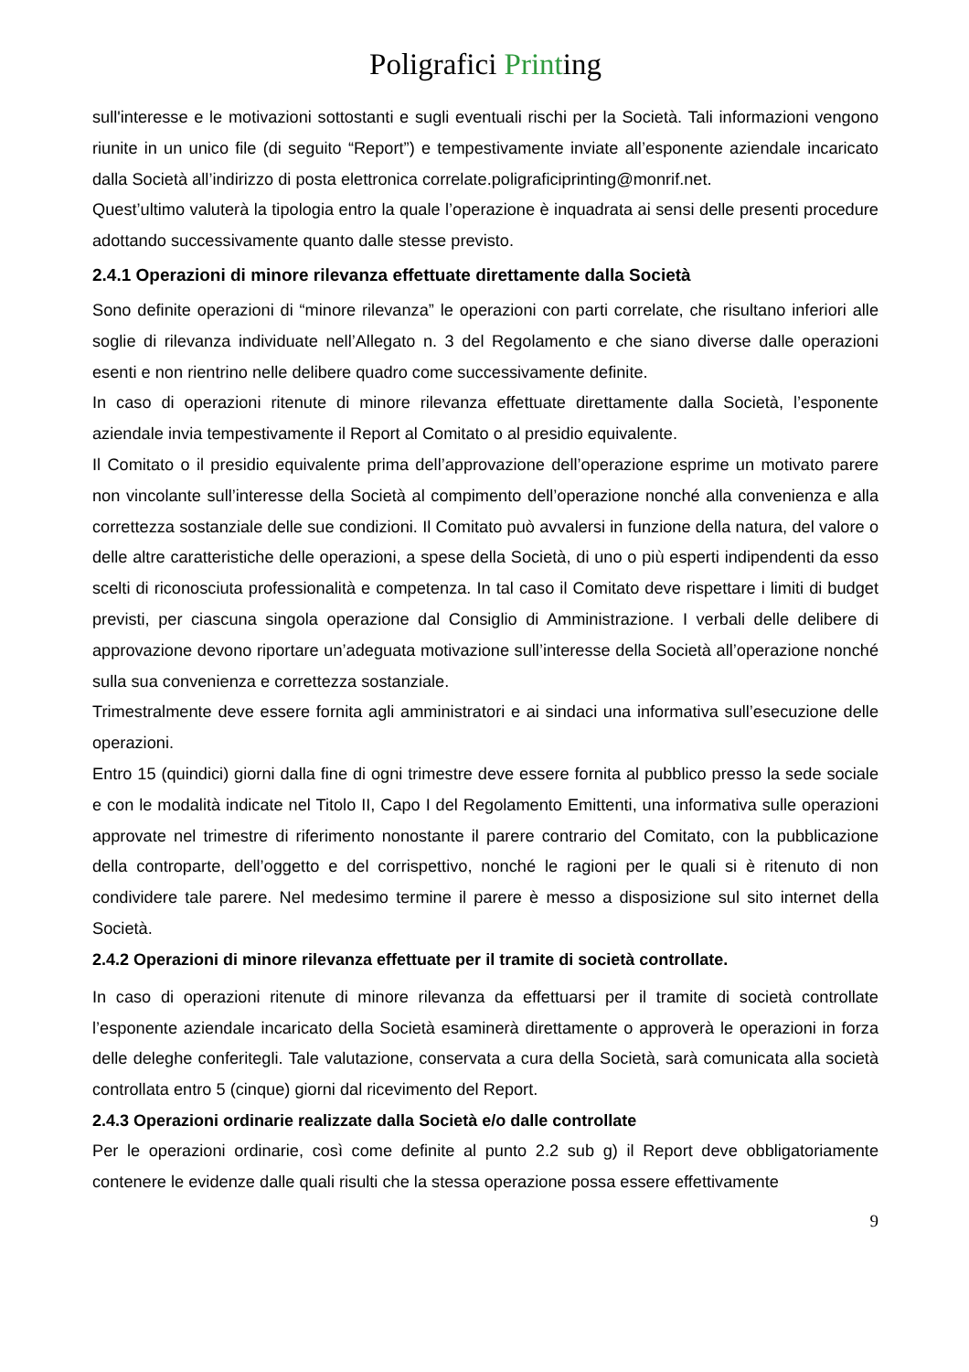Poligrafici Printing
sull'interesse e le motivazioni sottostanti e sugli eventuali rischi per la Società. Tali informazioni vengono riunite in un unico file (di seguito “Report”) e tempestivamente inviate all’esponente aziendale incaricato dalla Società all’indirizzo di posta elettronica correlate.poligraficiprinting@monrif.net.
Quest’ultimo valuterà la tipologia entro la quale l’operazione è inquadrata ai sensi delle presenti procedure adottando successivamente quanto dalle stesse previsto.
2.4.1 Operazioni di minore rilevanza effettuate direttamente dalla Società
Sono definite operazioni di “minore rilevanza” le operazioni con parti correlate, che risultano inferiori alle soglie di rilevanza individuate nell’Allegato n. 3 del Regolamento e che siano diverse dalle operazioni esenti e non rientrino nelle delibere quadro come successivamente definite.
In caso di operazioni ritenute di minore rilevanza effettuate direttamente dalla Società, l’esponente aziendale invia tempestivamente il Report al Comitato o al presidio equivalente.
Il Comitato o il presidio equivalente prima dell’approvazione dell’operazione esprime un motivato parere non vincolante sull’interesse della Società al compimento dell’operazione nonché alla convenienza e alla correttezza sostanziale delle sue condizioni. Il Comitato può avvalersi in funzione della natura, del valore o delle altre caratteristiche delle operazioni, a spese della Società, di uno o più esperti indipendenti da esso scelti di riconosciuta professionalità e competenza. In tal caso il Comitato deve rispettare i limiti di budget previsti, per ciascuna singola operazione dal Consiglio di Amministrazione. I verbali delle delibere di approvazione devono riportare un’adeguata motivazione sull’interesse della Società all’operazione nonché sulla sua convenienza e correttezza sostanziale.
Trimestralmente deve essere fornita agli amministratori e ai sindaci una informativa sull’esecuzione delle operazioni.
Entro 15 (quindici) giorni dalla fine di ogni trimestre deve essere fornita al pubblico presso la sede sociale e con le modalità indicate nel Titolo II, Capo I del Regolamento Emittenti, una informativa sulle operazioni approvate nel trimestre di riferimento nonostante il parere contrario del Comitato, con la pubblicazione della controparte, dell’oggetto e del corrispettivo, nonché le ragioni per le quali si è ritenuto di non condividere tale parere. Nel medesimo termine il parere è messo a disposizione sul sito internet della Società.
2.4.2 Operazioni di minore rilevanza effettuate per il tramite di società controllate.
In caso di operazioni ritenute di minore rilevanza da effettuarsi per il tramite di società controllate l’esponente aziendale incaricato della Società esaminerà direttamente o approverà le operazioni in forza delle deleghe conferitegli. Tale valutazione, conservata a cura della Società, sarà comunicata alla società controllata entro 5 (cinque) giorni dal ricevimento del Report.
2.4.3 Operazioni ordinarie realizzate dalla Società e/o dalle controllate
Per le operazioni ordinarie, così come definite al punto 2.2 sub g) il Report deve obbligatoriamente contenere le evidenze dalle quali risulti che la stessa operazione possa essere effettivamente
9